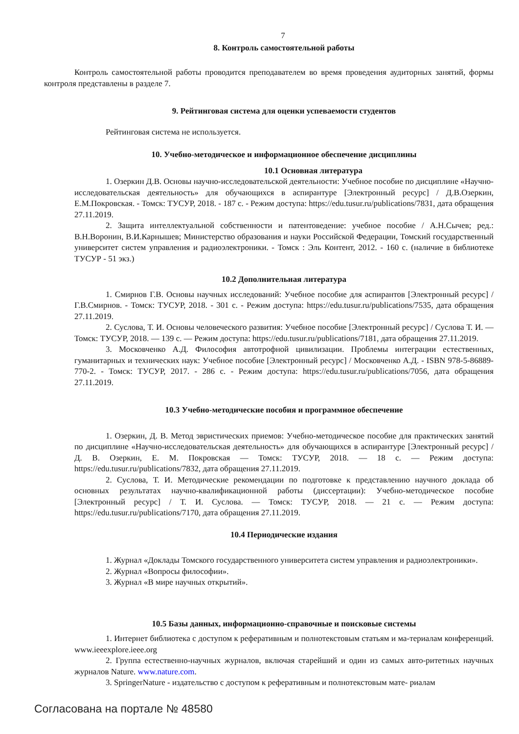7
8. Контроль самостоятельной работы
Контроль самостоятельной работы проводится преподавателем во время проведения аудиторных занятий, формы контроля представлены в разделе 7.
9. Рейтинговая система для оценки успеваемости студентов
Рейтинговая система не используется.
10. Учебно-методическое и информационное обеспечение дисциплины
10.1 Основная литература
1. Озеркин Д.В. Основы научно-исследовательской деятельности: Учебное пособие по дисциплине «Научно-исследовательская деятельность» для обучающихся в аспирантуре [Электронный ресурс] / Д.В.Озеркин, Е.М.Покровская. - Томск: ТУСУР, 2018. - 187 с. - Режим доступа: https://edu.tusur.ru/publications/7831, дата обращения 27.11.2019.
2. Защита интеллектуальной собственности и патентоведение: учебное пособие / А.Н.Сычев; ред.: В.Н.Воронин, В.И.Карнышев; Министерство образования и науки Российской Федерации, Томский государственный университет систем управления и радиоэлектроники. - Томск : Эль Контент, 2012. - 160 с. (наличие в библиотеке ТУСУР - 51 экз.)
10.2 Дополнительная литература
1. Смирнов Г.В. Основы научных исследований: Учебное пособие для аспирантов [Электронный ресурс] / Г.В.Смирнов. - Томск: ТУСУР, 2018. - 301 с. - Режим доступа: https://edu.tusur.ru/publications/7535, дата обращения 27.11.2019.
2. Суслова, Т. И. Основы человеческого развития: Учебное пособие [Электронный ресурс] / Суслова Т. И. — Томск: ТУСУР, 2018. — 139 с. — Режим доступа: https://edu.tusur.ru/publications/7181, дата обращения 27.11.2019.
3. Московченко А.Д. Философия автотрофной цивилизации. Проблемы интеграции естественных, гуманитарных и технических наук: Учебное пособие [Электронный ресурс] / Московченко А.Д. - ISBN 978-5-86889-770-2. - Томск: ТУСУР, 2017. - 286 с. - Режим доступа: https://edu.tusur.ru/publications/7056, дата обращения 27.11.2019.
10.3 Учебно-методические пособия и программное обеспечение
1. Озеркин, Д. В. Метод эвристических приемов: Учебно-методическое пособие для практических занятий по дисциплине «Научно-исследовательская деятельность» для обучающихся в аспирантуре [Электронный ресурс] / Д. В. Озеркин, Е. М. Покровская — Томск: ТУСУР, 2018. — 18 с. — Режим доступа: https://edu.tusur.ru/publications/7832, дата обращения 27.11.2019.
2. Суслова, Т. И. Методические рекомендации по подготовке к представлению научного доклада об основных результатах научно-квалификационной работы (диссертации): Учебно-методическое пособие [Электронный ресурс] / Т. И. Суслова. — Томск: ТУСУР, 2018. — 21 с. — Режим доступа: https://edu.tusur.ru/publications/7170, дата обращения 27.11.2019.
10.4 Периодические издания
1. Журнал «Доклады Томского государственного университета систем управления и радиоэлектроники».
2. Журнал «Вопросы философии».
3. Журнал «В мире научных открытий».
10.5 Базы данных, информационно-справочные и поисковые системы
1. Интернет библиотека с доступом к реферативным и полнотекстовым статьям и ма-териалам конференций. www.ieeexplore.ieee.org
2. Группа естественно-научных журналов, включая старейший и один из самых авто-ритетных научных журналов Nature. www.nature.com.
3. SpringerNature - издательство с доступом к реферативным и полнотекстовым мате- риалам
Согласована на портале № 48580